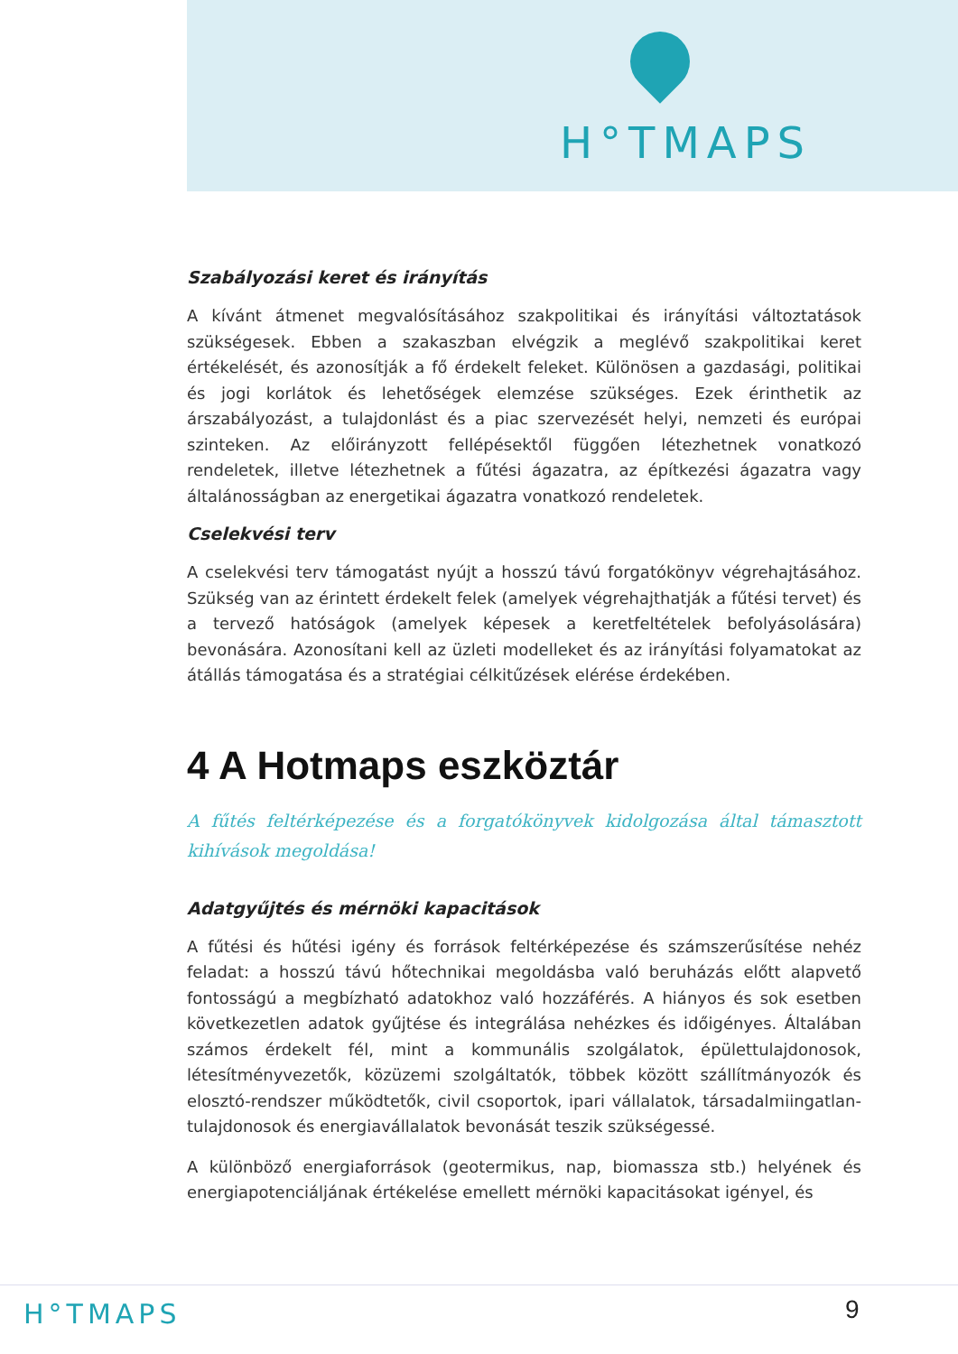H°TMAPS
Szabályozási keret és irányítás
A kívánt átmenet megvalósításához szakpolitikai és irányítási változtatások szükségesek. Ebben a szakaszban elvégzik a meglévő szakpolitikai keret értékelését, és azonosítják a fő érdekelt feleket. Különösen a gazdasági, politikai és jogi korlátok és lehetőségek elemzése szükséges. Ezek érinthetik az árszabályozást, a tulajdonlást és a piac szervezését helyi, nemzeti és európai szinteken. Az előirányzott fellépésektől függően létezhetnek vonatkozó rendeletek, illetve létezhetnek a fűtési ágazatra, az építkezési ágazatra vagy általánosságban az energetikai ágazatra vonatkozó rendeletek.
Cselekvési terv
A cselekvési terv támogatást nyújt a hosszú távú forgatókönyv végrehajtásához. Szükség van az érintett érdekelt felek (amelyek végrehajthatják a fűtési tervet) és a tervező hatóságok (amelyek képesek a keretfeltételek befolyásolására) bevonására. Azonosítani kell az üzleti modelleket és az irányítási folyamatokat az átállás támogatása és a stratégiai célkitűzések elérése érdekében.
4 A Hotmaps eszköztár
A fűtés feltérképezése és a forgatókönyvek kidolgozása által támasztott kihívások megoldása!
Adatgyűjtés és mérnöki kapacitások
A fűtési és hűtési igény és források feltérképezése és számszerűsítése nehéz feladat: a hosszú távú hőtechnikai megoldásba való beruházás előtt alapvető fontosságú a megbízható adatokhoz való hozzáférés. A hiányos és sok esetben következetlen adatok gyűjtése és integrálása nehézkes és időigényes. Általában számos érdekelt fél, mint a kommunális szolgálatok, épülettulajdonosok, létesítményvezetők, közüzemi szolgáltatók, többek között szállítmányozók és elosztó-rendszer működtetők, civil csoportok, ipari vállalatok, társadalmiingatlan-tulajdonosok és energiavállalatok bevonását teszik szükségessé.
A különböző energiaforrások (geotermikus, nap, biomassza stb.) helyének és energiapotenciáljának értékelése emellett mérnöki kapacitásokat igényel, és
H°TMAPS 9